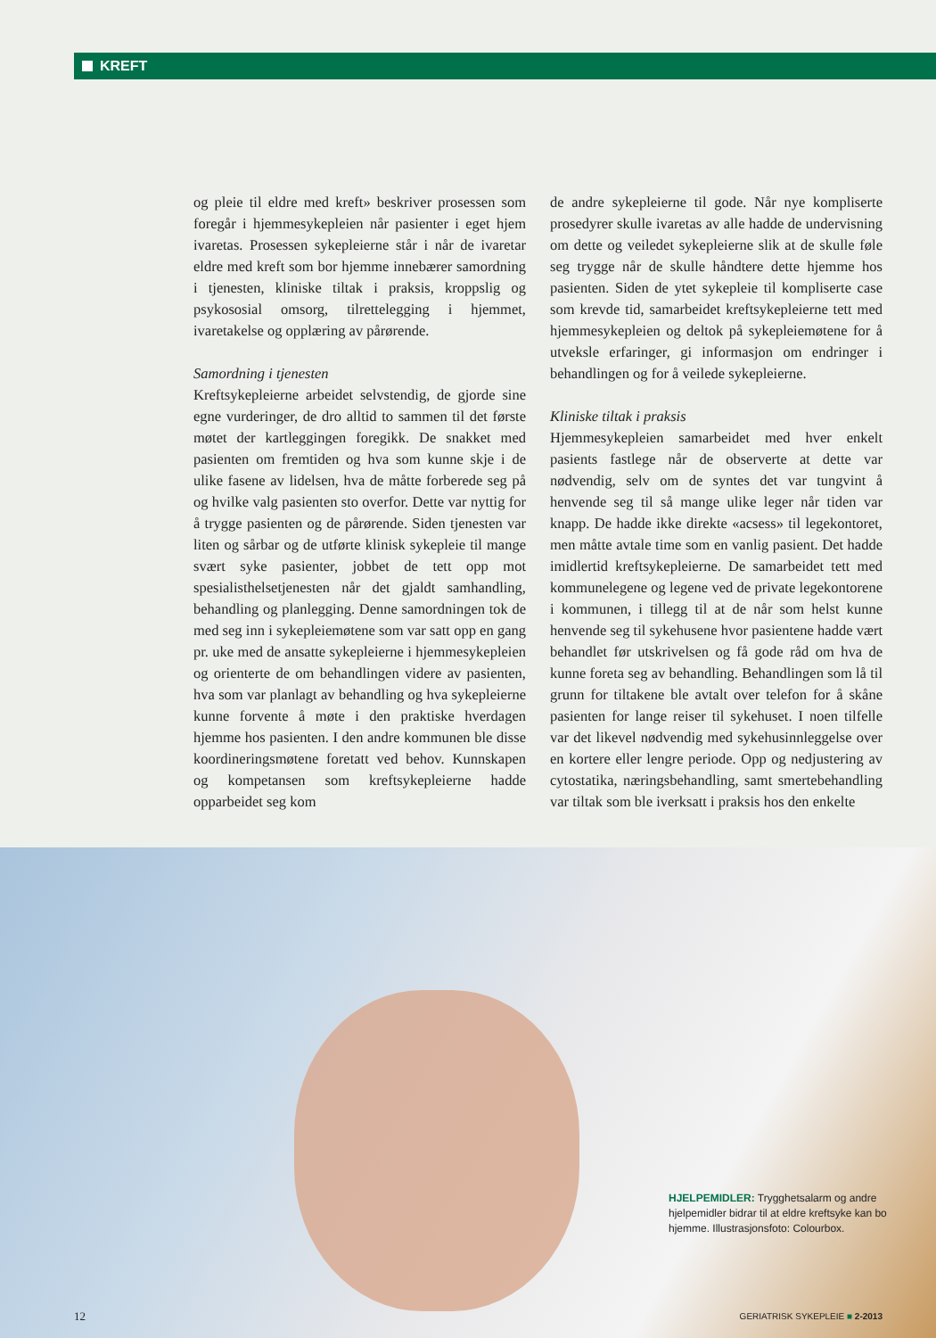KREFT
og pleie til eldre med kreft» beskriver prosessen som foregår i hjemmesykepleien når pasienter i eget hjem ivaretas. Prosessen sykepleierne står i når de ivaretar eldre med kreft som bor hjemme innebærer samordning i tjenesten, kliniske tiltak i praksis, kroppslig og psykososial omsorg, tilrettelegging i hjemmet, ivaretakelse og opplæring av pårørende.
Samordning i tjenesten
Kreftsykepleierne arbeidet selvstendig, de gjorde sine egne vurderinger, de dro alltid to sammen til det første møtet der kartleggingen foregikk. De snakket med pasienten om fremtiden og hva som kunne skje i de ulike fasene av lidelsen, hva de måtte forberede seg på og hvilke valg pasienten sto overfor. Dette var nyttig for å trygge pasienten og de pårørende. Siden tjenesten var liten og sårbar og de utførte klinisk sykepleie til mange svært syke pasienter, jobbet de tett opp mot spesialisthelsetjenesten når det gjaldt samhandling, behandling og planlegging. Denne samordningen tok de med seg inn i sykepleiemøtene som var satt opp en gang pr. uke med de ansatte sykepleierne i hjemmesykepleien og orienterte de om behandlingen videre av pasienten, hva som var planlagt av behandling og hva sykepleierne kunne forvente å møte i den praktiske hverdagen hjemme hos pasienten. I den andre kommunen ble disse koordineringsmøtene foretatt ved behov. Kunnskapen og kompetansen som kreftsykepleierne hadde opparbeidet seg kom
de andre sykepleierne til gode. Når nye kompliserte prosedyrer skulle ivaretas av alle hadde de undervisning om dette og veiledet sykepleierne slik at de skulle føle seg trygge når de skulle håndtere dette hjemme hos pasienten. Siden de ytet sykepleie til kompliserte case som krevde tid, samarbeidet kreftsykepleierne tett med hjemmesykepleien og deltok på sykepleiemøtene for å utveksle erfaringer, gi informasjon om endringer i behandlingen og for å veilede sykepleierne.
Kliniske tiltak i praksis
Hjemmesykepleien samarbeidet med hver enkelt pasients fastlege når de observerte at dette var nødvendig, selv om de syntes det var tungvint å henvende seg til så mange ulike leger når tiden var knapp. De hadde ikke direkte «acsess» til legekontoret, men måtte avtale time som en vanlig pasient. Det hadde imidlertid kreftsykepleierne. De samarbeidet tett med kommunelegene og legene ved de private legekontorene i kommunen, i tillegg til at de når som helst kunne henvende seg til sykehusene hvor pasientene hadde vært behandlet før utskrivelsen og få gode råd om hva de kunne foreta seg av behandling. Behandlingen som lå til grunn for tiltakene ble avtalt over telefon for å skåne pasienten for lange reiser til sykehuset. I noen tilfelle var det likevel nødvendig med sykehusinnleggelse over en kortere eller lengre periode. Opp og nedjustering av cytostatika, næringsbehandling, samt smertebehandling var tiltak som ble iverksatt i praksis hos den enkelte
HJELPEMIDLER: Trygghetsalarm og andre hjelpemidler bidrar til at eldre kreftsyke kan bo hjemme. Illustrasjonsfoto: Colourbox.
12 GERIATRISK SYKEPLEIE ■ 2-2013